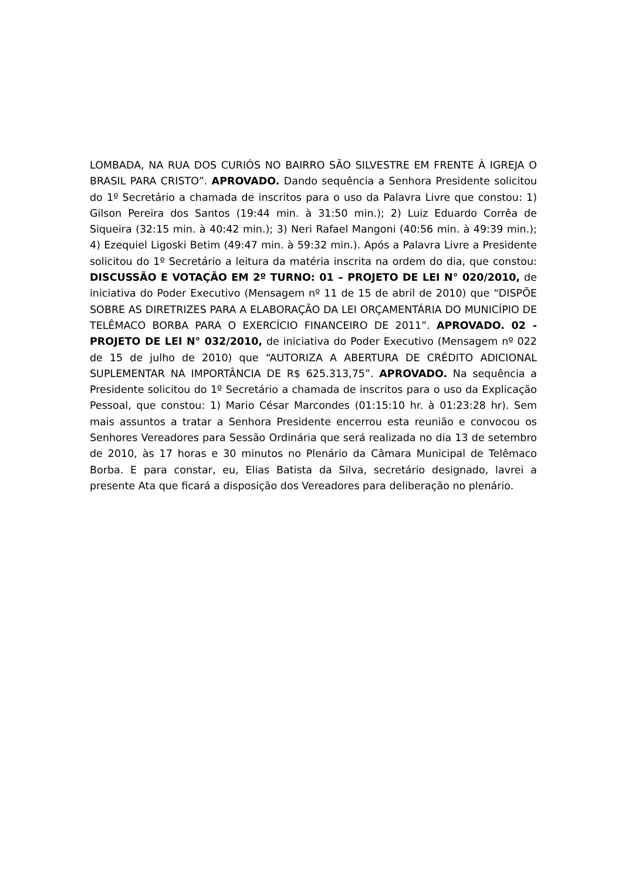LOMBADA, NA RUA DOS CURIÓS NO BAIRRO SÃO SILVESTRE EM FRENTE À IGREJA O BRASIL PARA CRISTO”. APROVADO. Dando sequência a Senhora Presidente solicitou do 1º Secretário a chamada de inscritos para o uso da Palavra Livre que constou: 1) Gilson Pereira dos Santos (19:44 min. à 31:50 min.); 2) Luiz Eduardo Corrêa de Siqueira (32:15 min. à 40:42 min.); 3) Neri Rafael Mangoni (40:56 min. à 49:39 min.); 4) Ezequiel Ligoski Betim (49:47 min. à 59:32 min.). Após a Palavra Livre a Presidente solicitou do 1º Secretário a leitura da matéria inscrita na ordem do dia, que constou: DISCUSSÃO E VOTAÇÃO EM 2º TURNO: 01 – PROJETO DE LEI N° 020/2010, de iniciativa do Poder Executivo (Mensagem nº 11 de 15 de abril de 2010) que “DISPÕE SOBRE AS DIRETRIZES PARA A ELABORAÇÃO DA LEI ORÇAMENTÁRIA DO MUNICÍPIO DE TELÊMACO BORBA PARA O EXERCÍCIO FINANCEIRO DE 2011”. APROVADO. 02 - PROJETO DE LEI N° 032/2010, de iniciativa do Poder Executivo (Mensagem nº 022 de 15 de julho de 2010) que “AUTORIZA A ABERTURA DE CRÉDITO ADICIONAL SUPLEMENTAR NA IMPORTÂNCIA DE R$ 625.313,75”. APROVADO. Na sequência a Presidente solicitou do 1º Secretário a chamada de inscritos para o uso da Explicação Pessoal, que constou: 1) Mario César Marcondes (01:15:10 hr. à 01:23:28 hr). Sem mais assuntos a tratar a Senhora Presidente encerrou esta reunião e convocou os Senhores Vereadores para Sessão Ordinária que será realizada no dia 13 de setembro de 2010, às 17 horas e 30 minutos no Plenário da Câmara Municipal de Telêmaco Borba. E para constar, eu, Elias Batista da Silva, secretário designado, lavrei a presente Ata que ficará a disposição dos Vereadores para deliberação no plenário.